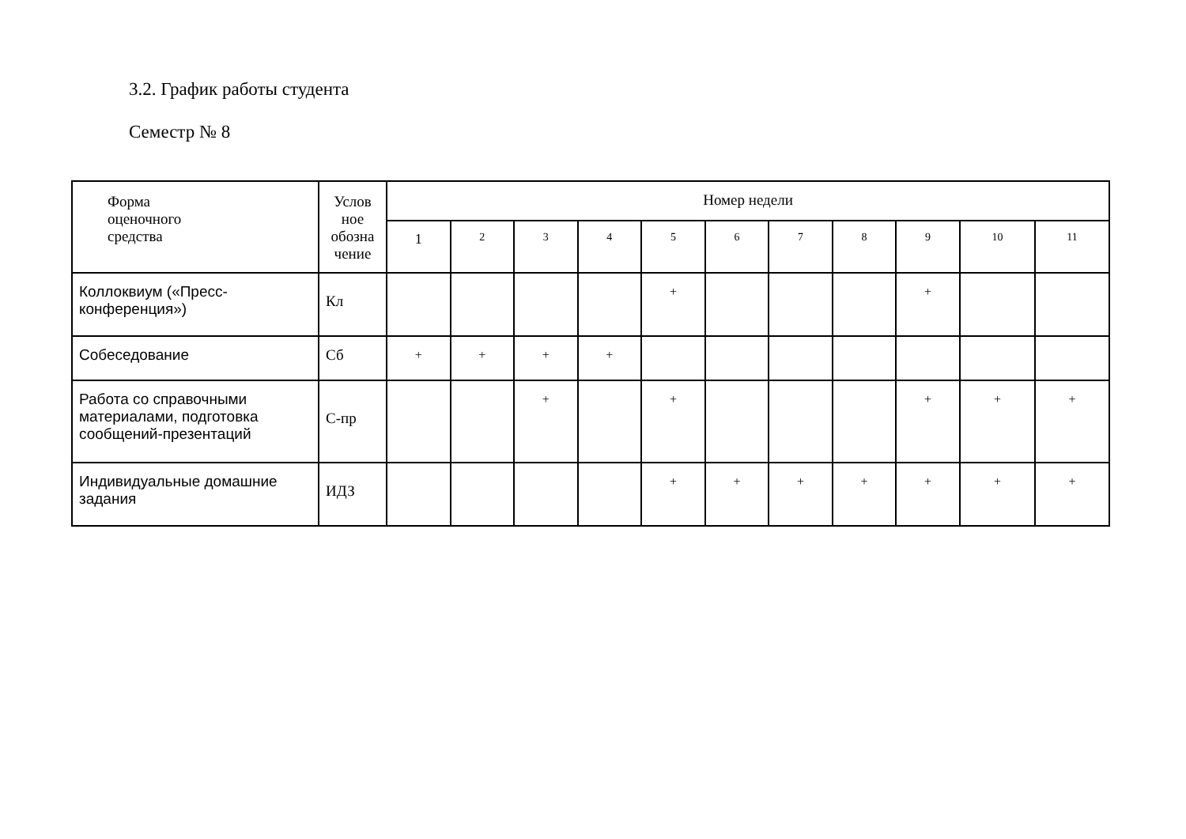3.2. График работы студента
Семестр № 8
| Форма оценочного средства | Услов ное обозна чение | Номер недели | | | | | | | | | | |
| --- | --- | --- | --- | --- | --- | --- | --- | --- | --- | --- | --- | --- |
| | | 1 | 2 | 3 | 4 | 5 | 6 | 7 | 8 | 9 | 10 | 11 |
| Коллоквиум («Пресс-конференция») | Кл | | | | | + | | | | + | | |
| Собеседование | Сб | + | + | + | + | | | | | | | |
| Работа со справочными материалами, подготовка сообщений-презентаций | С-пр | | | + | | + | | | | + | + | + |
| Индивидуальные домашние задания | ИДЗ | | | | | + | + | + | + | + | + | + |